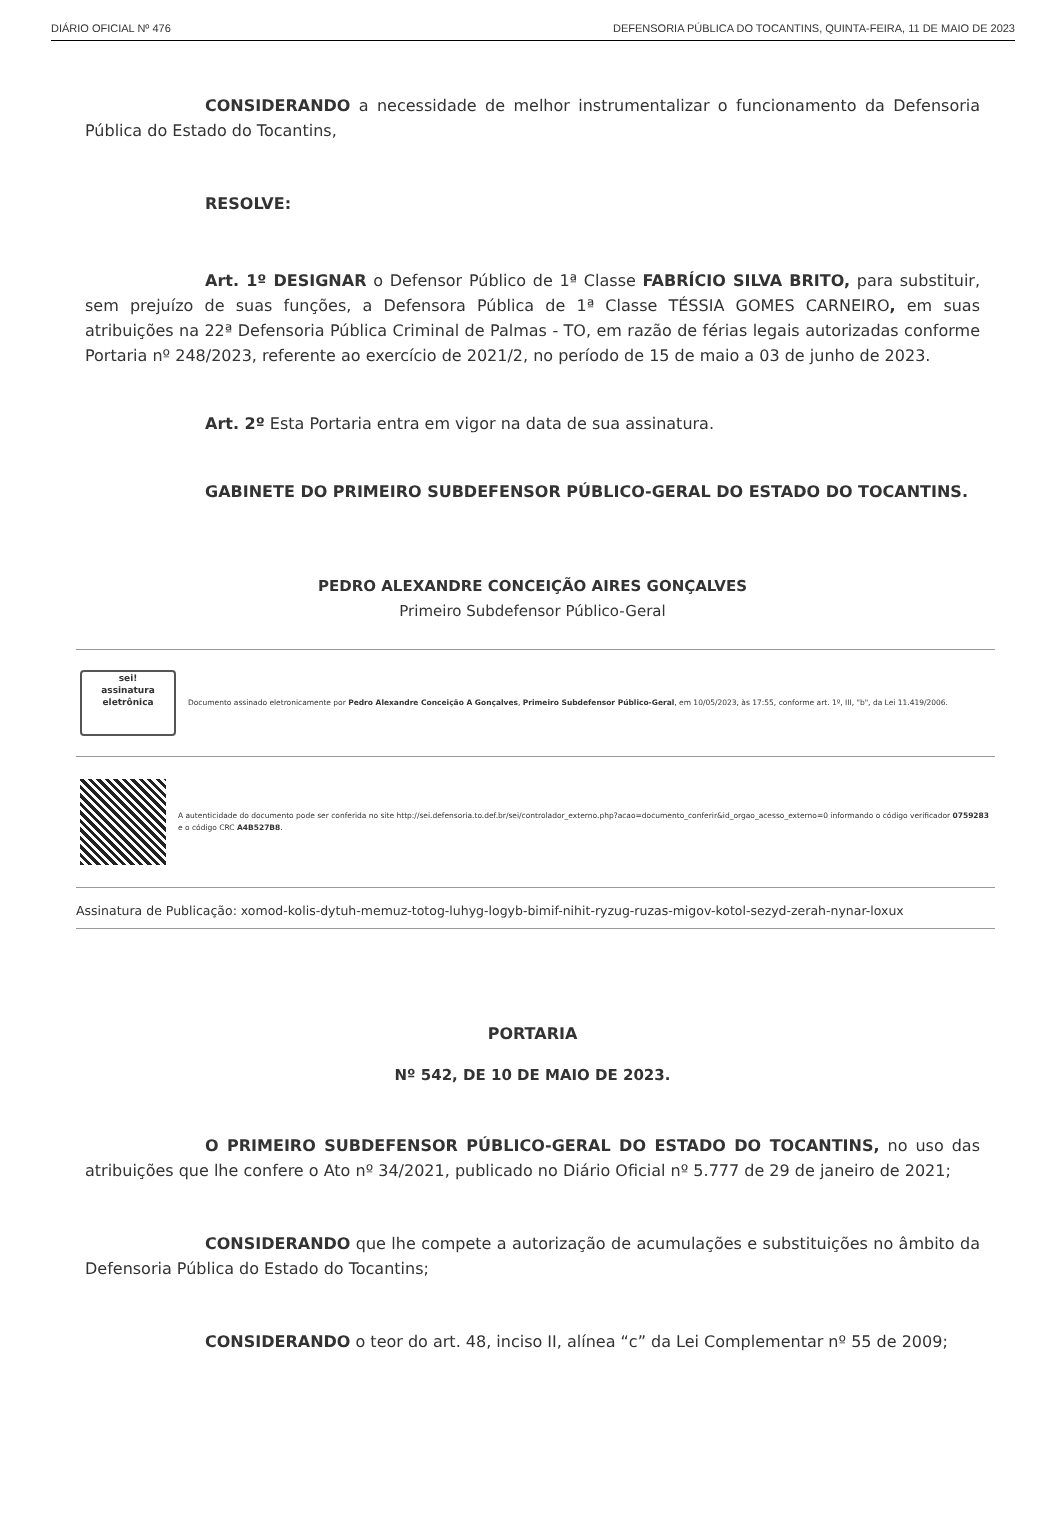DIÁRIO OFICIAL Nº 476 DEFENSORIA PÚBLICA DO TOCANTINS, QUINTA-FEIRA, 11 DE MAIO DE 2023
CONSIDERANDO a necessidade de melhor instrumentalizar o funcionamento da Defensoria Pública do Estado do Tocantins,
RESOLVE:
Art. 1º DESIGNAR o Defensor Público de 1ª Classe FABRÍCIO SILVA BRITO, para substituir, sem prejuízo de suas funções, a Defensora Pública de 1ª Classe TÉSSIA GOMES CARNEIRO, em suas atribuições na 22ª Defensoria Pública Criminal de Palmas - TO, em razão de férias legais autorizadas conforme Portaria nº 248/2023, referente ao exercício de 2021/2, no período de 15 de maio a 03 de junho de 2023.
Art. 2º Esta Portaria entra em vigor na data de sua assinatura.
GABINETE DO PRIMEIRO SUBDEFENSOR PÚBLICO-GERAL DO ESTADO DO TOCANTINS.
PEDRO ALEXANDRE CONCEIÇÃO AIRES GONÇALVES
Primeiro Subdefensor Público-Geral
sei!
assinatura
eletrônica
Documento assinado eletronicamente por Pedro Alexandre Conceição A Gonçalves, Primeiro Subdefensor Público-Geral, em 10/05/2023, às 17:55, conforme art. 1º, III, "b", da Lei 11.419/2006.
A autenticidade do documento pode ser conferida no site http://sei.defensoria.to.def.br/sei/controlador_externo.php?acao=documento_conferir&id_orgao_acesso_externo=0 informando o código verificador 0759283 e o código CRC A4B527B8.
Assinatura de Publicação: xomod-kolis-dytuh-memuz-totog-luhyg-logyb-bimif-nihit-ryzug-ruzas-migov-kotol-sezyd-zerah-nynar-loxux
PORTARIA
Nº 542, DE 10 DE MAIO DE 2023.
O PRIMEIRO SUBDEFENSOR PÚBLICO-GERAL DO ESTADO DO TOCANTINS, no uso das atribuições que lhe confere o Ato nº 34/2021, publicado no Diário Oficial nº 5.777 de 29 de janeiro de 2021;
CONSIDERANDO que lhe compete a autorização de acumulações e substituições no âmbito da Defensoria Pública do Estado do Tocantins;
CONSIDERANDO o teor do art. 48, inciso II, alínea “c” da Lei Complementar nº 55 de 2009;